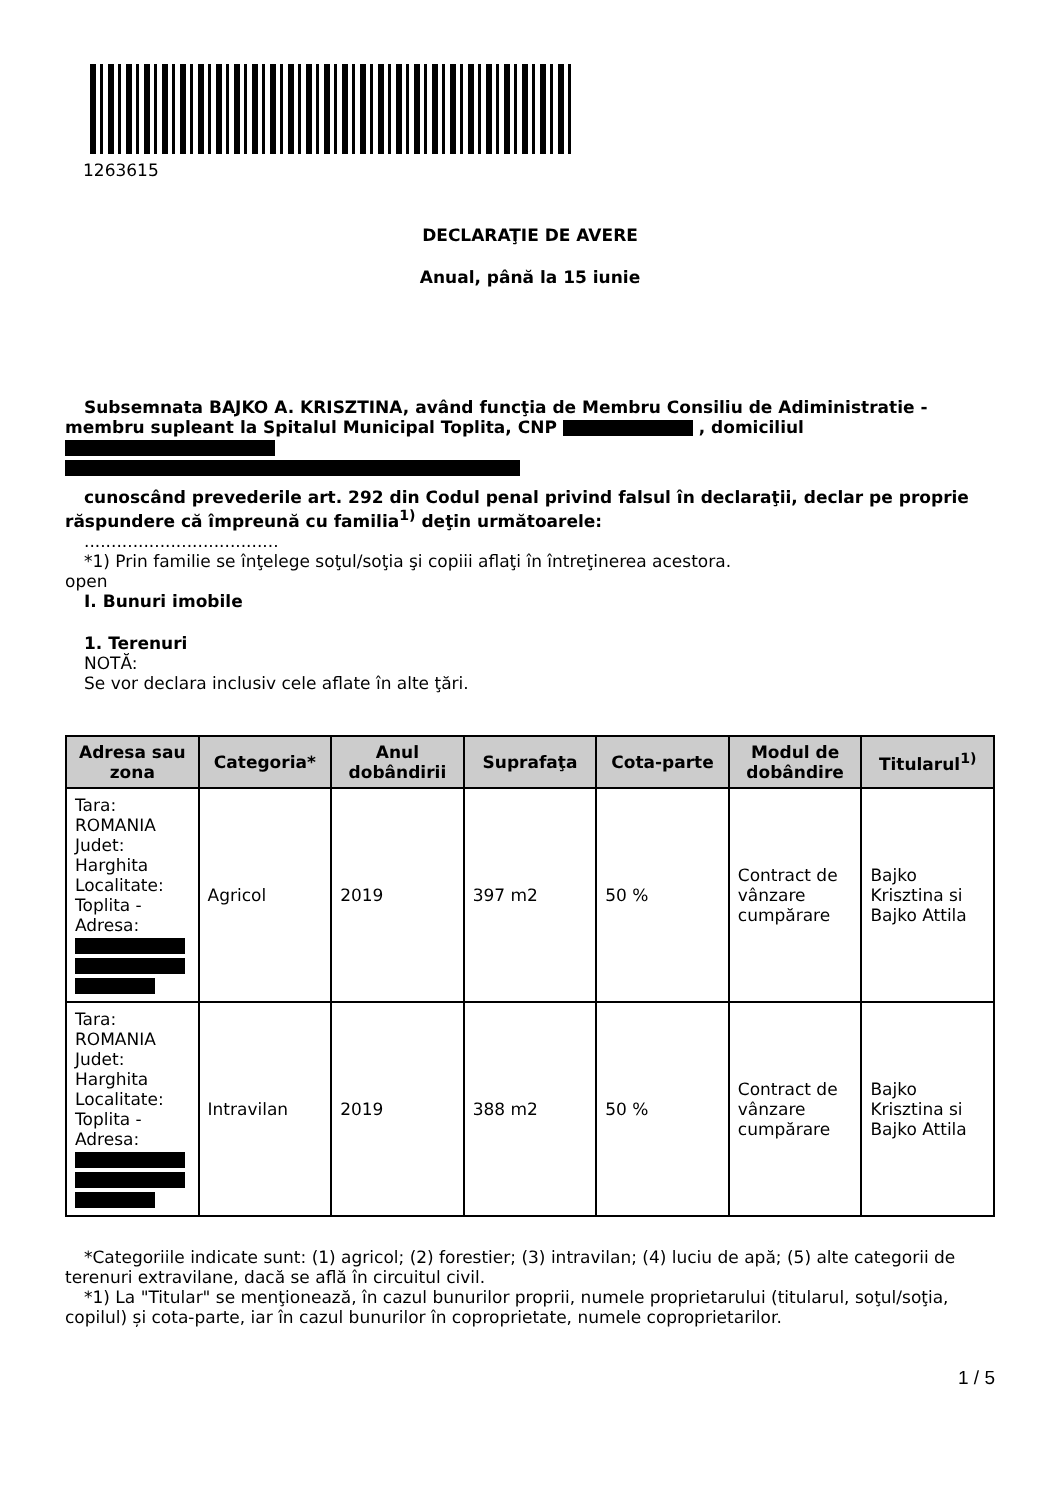1263615
DECLARAŢIE DE AVERE
Anual, până la 15 iunie
Subsemnata BAJKO A. KRISZTINA, având funcţia de Membru Consiliu de Adiministratie - membru supleant la Spitalul Municipal Toplita, CNP , domiciliul
cunoscând prevederile art. 292 din Codul penal privind falsul în declaraţii, declar pe proprie răspundere că împreună cu familia<sup>1)</sup> deţin următoarele:
....................................
*1) Prin familie se înţelege soţul/soţia şi copiii aflaţi în întreţinerea acestora.
open
I. Bunuri imobile
1. Terenuri
NOTĂ:
Se vor declara inclusiv cele aflate în alte ţări.
| Adresa sau zona | Categoria* | Anul dobândirii | Suprafaţa | Cota-parte | Modul de dobândire | Titularul<sup>1)</sup> |
| --- | --- | --- | --- | --- | --- | --- |
| Tara: ROMANIA Judet: Harghita Localitate: Toplita - Adresa: | Agricol | 2019 | 397 m2 | 50 % | Contract de vânzare cumpărare | Bajko Krisztina si Bajko Attila |
| Tara: ROMANIA Judet: Harghita Localitate: Toplita - Adresa: | Intravilan | 2019 | 388 m2 | 50 % | Contract de vânzare cumpărare | Bajko Krisztina si Bajko Attila |
*Categoriile indicate sunt: (1) agricol; (2) forestier; (3) intravilan; (4) luciu de apă; (5) alte categorii de terenuri extravilane, dacă se află în circuitul civil.
*1) La "Titular" se menţionează, în cazul bunurilor proprii, numele proprietarului (titularul, soţul/soţia, copilul) și cota-parte, iar în cazul bunurilor în coproprietate, numele coproprietarilor.
1 / 5